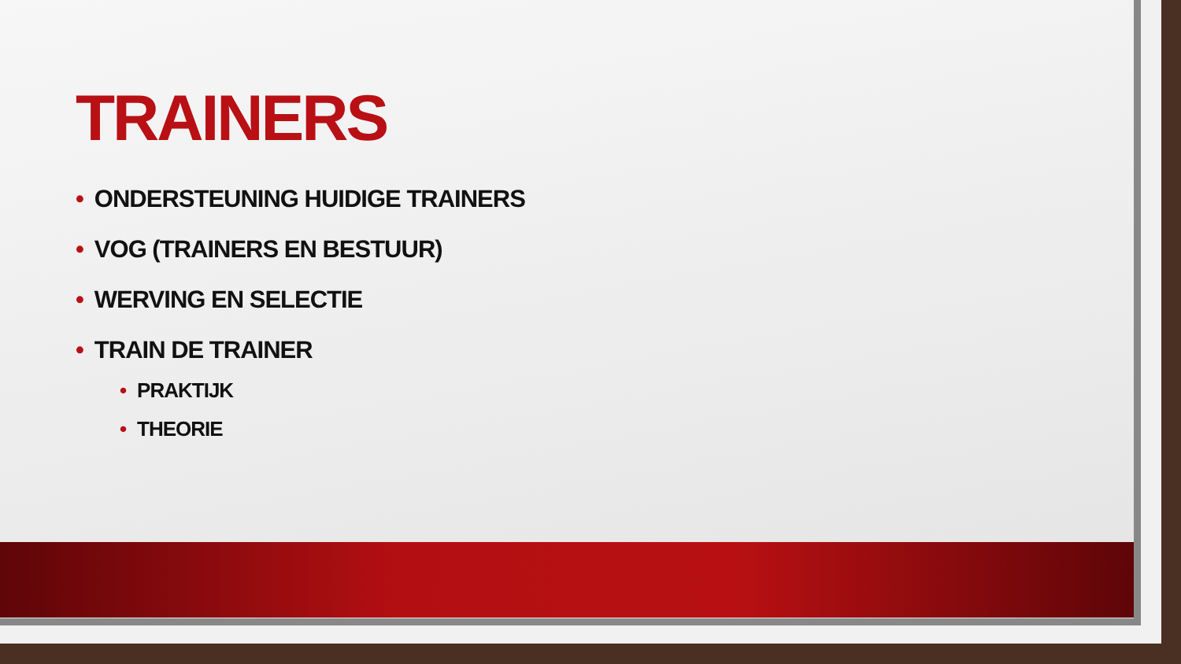TRAINERS
• ONDERSTEUNING HUIDIGE TRAINERS
• VOG (TRAINERS EN BESTUUR)
• WERVING EN SELECTIE
• TRAIN DE TRAINER
• PRAKTIJK
• THEORIE